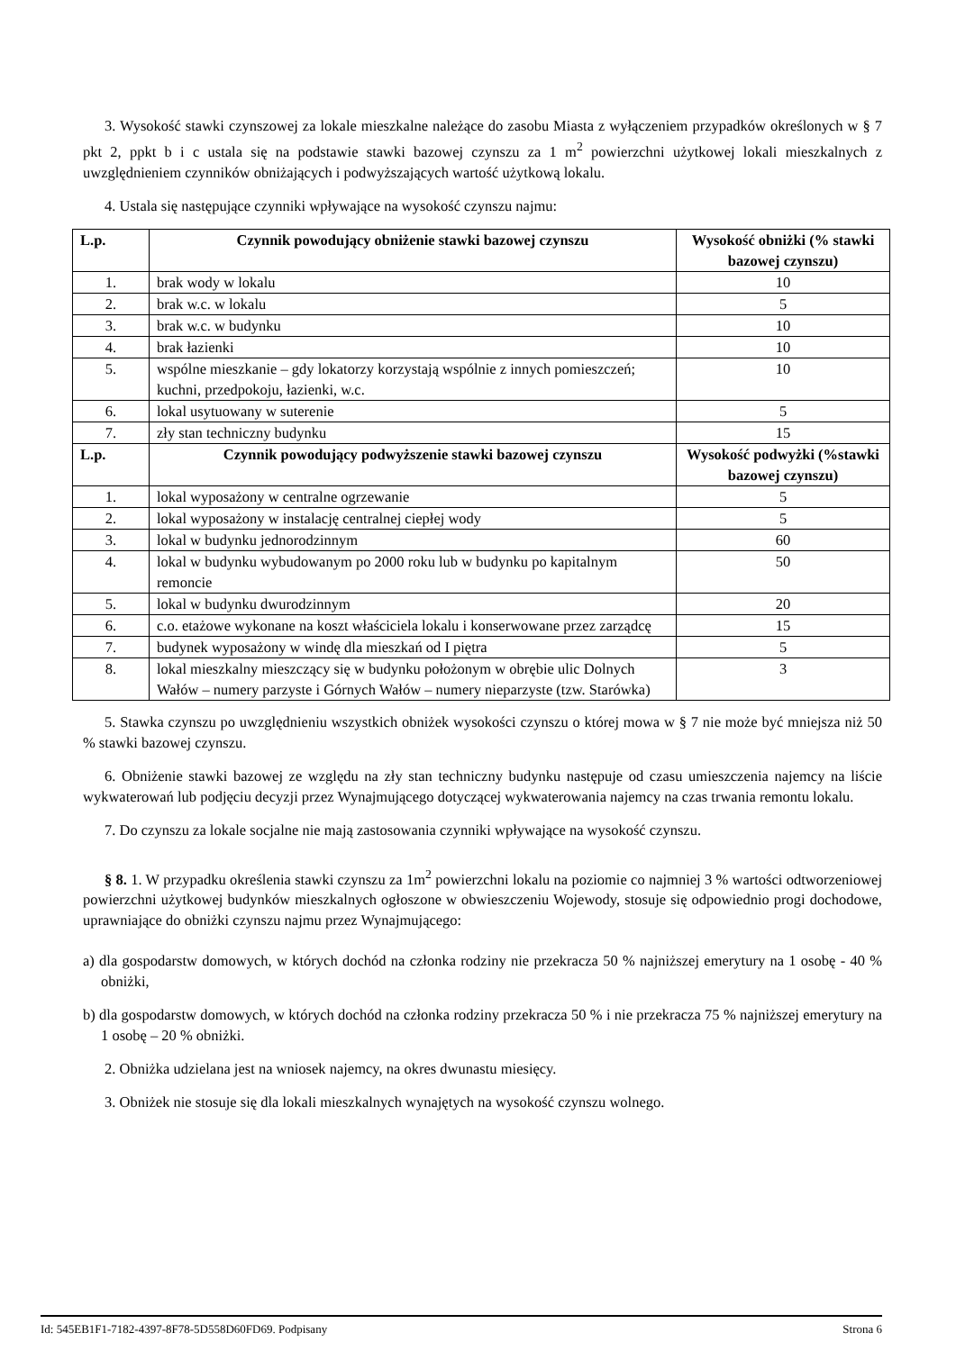3. Wysokość stawki czynszowej za lokale mieszkalne należące do zasobu Miasta z wyłączeniem przypadków określonych w § 7 pkt 2, ppkt b i c ustala się na podstawie stawki bazowej czynszu za 1 m<sup>2</sup> powierzchni użytkowej lokali mieszkalnych z uwzględnieniem czynników obniżających i podwyższających wartość użytkową lokalu.
4. Ustala się następujące czynniki wpływające na wysokość czynszu najmu:
| L.p. | Czynnik powodujący obniżenie stawki bazowej czynszu | Wysokość obniżki (% stawki bazowej czynszu) |
| --- | --- | --- |
| 1. | brak wody w lokalu | 10 |
| 2. | brak w.c. w lokalu | 5 |
| 3. | brak w.c. w budynku | 10 |
| 4. | brak łazienki | 10 |
| 5. | wspólne mieszkanie – gdy lokatorzy korzystają wspólnie z innych pomieszczeń; kuchni, przedpokoju, łazienki, w.c. | 10 |
| 6. | lokal usytuowany w suterenie | 5 |
| 7. | zły stan techniczny budynku | 15 |
| L.p. | Czynnik powodujący podwyższenie stawki bazowej czynszu | Wysokość podwyżki (%stawki bazowej czynszu) |
| 1. | lokal wyposażony w centralne ogrzewanie | 5 |
| 2. | lokal wyposażony w instalację centralnej ciepłej wody | 5 |
| 3. | lokal w budynku jednorodzinnym | 60 |
| 4. | lokal w budynku wybudowanym po 2000 roku lub w budynku po kapitalnym remoncie | 50 |
| 5. | lokal w budynku dwurodzinnym | 20 |
| 6. | c.o. etażowe wykonane na koszt właściciela lokalu i konserwowane przez zarządcę | 15 |
| 7. | budynek wyposażony w windę dla mieszkań od I piętra | 5 |
| 8. | lokal mieszkalny mieszczący się w budynku położonym w obrębie ulic Dolnych Wałów – numery parzyste i Górnych Wałów – numery nieparzyste (tzw. Starówka) | 3 |
5. Stawka czynszu po uwzględnieniu wszystkich obniżek wysokości czynszu o której mowa w § 7 nie może być mniejsza niż 50 % stawki bazowej czynszu.
6. Obniżenie stawki bazowej ze względu na zły stan techniczny budynku następuje od czasu umieszczenia najemcy na liście wykwaterowań lub podjęciu decyzji przez Wynajmującego dotyczącej wykwaterowania najemcy na czas trwania remontu lokalu.
7. Do czynszu za lokale socjalne nie mają zastosowania czynniki wpływające na wysokość czynszu.
§ 8. 1. W przypadku określenia stawki czynszu za 1m<sup>2</sup> powierzchni lokalu na poziomie co najmniej 3 % wartości odtworzeniowej powierzchni użytkowej budynków mieszkalnych ogłoszone w obwieszczeniu Wojewody, stosuje się odpowiednio progi dochodowe, uprawniające do obniżki czynszu najmu przez Wynajmującego:
a) dla gospodarstw domowych, w których dochód na członka rodziny nie przekracza 50 % najniższej emerytury na 1 osobę - 40 % obniżki,
b) dla gospodarstw domowych, w których dochód na członka rodziny przekracza 50 % i nie przekracza 75 % najniższej emerytury na 1 osobę – 20 % obniżki.
2. Obniżka udzielana jest na wniosek najemcy, na okres dwunastu miesięcy.
3. Obniżek nie stosuje się dla lokali mieszkalnych wynajętych na wysokość czynszu wolnego.
Id: 545EB1F1-7182-4397-8F78-5D558D60FD69. Podpisany Strona 6